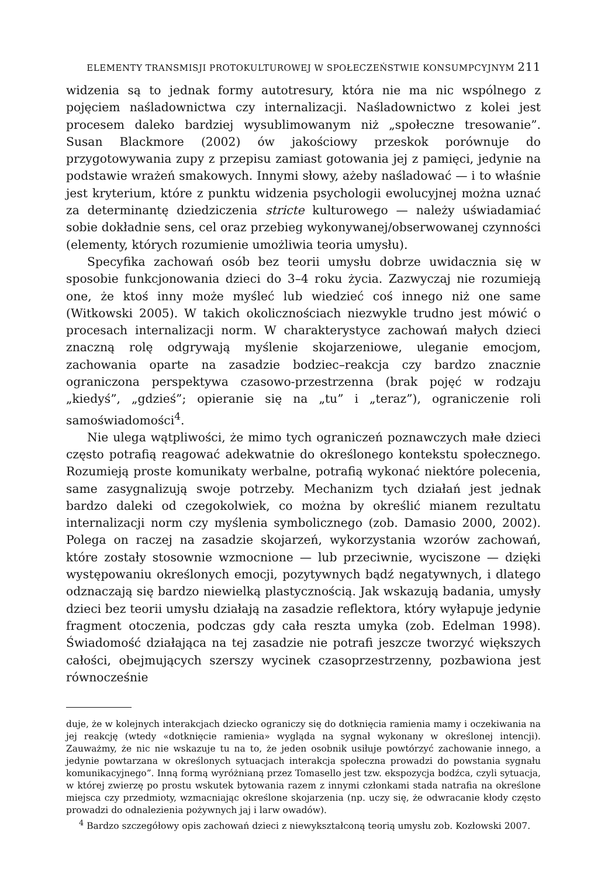ELEMENTY TRANSMISJI PROTOKULTUROWEJ W SPOŁECZEŃSTWIE KONSUMPCYJNYM 211
widzenia są to jednak formy autotresury, która nie ma nic wspólnego z pojęciem naśladownictwa czy internalizacji. Naśladownictwo z kolei jest procesem daleko bardziej wysublimowanym niż „społeczne tresowanie”. Susan Blackmore (2002) ów jakościowy przeskok porównuje do przygotowywania zupy z przepisu zamiast gotowania jej z pamięci, jedynie na podstawie wrażeń smakowych. Innymi słowy, ażeby naśladować — i to właśnie jest kryterium, które z punktu widzenia psychologii ewolucyjnej można uznać za determinantę dziedziczenia stricte kulturowego — należy uświadamiać sobie dokładnie sens, cel oraz przebieg wykonywanej/obserwowanej czynności (elementy, których rozumienie umożliwia teoria umysłu).
Specyfika zachowań osób bez teorii umysłu dobrze uwidacznia się w sposobie funkcjonowania dzieci do 3–4 roku życia. Zazwyczaj nie rozumieją one, że ktoś inny może myśleć lub wiedzieć coś innego niż one same (Witkowski 2005). W takich okolicznościach niezwykle trudno jest mówić o procesach internalizacji norm. W charakterystyce zachowań małych dzieci znaczną rolę odgrywają myślenie skojarzeniowe, uleganie emocjom, zachowania oparte na zasadzie bodziec–reakcja czy bardzo znacznie ograniczona perspektywa czasowo-przestrzenna (brak pojęć w rodzaju „kiedyś”, „gdzieś”; opieranie się na „tu” i „teraz”), ograniczenie roli samoświadomości<sup>4</sup>.
Nie ulega wątpliwości, że mimo tych ograniczeń poznawczych małe dzieci często potrafią reagować adekwatnie do określonego kontekstu społecznego. Rozumieją proste komunikaty werbalne, potrafią wykonać niektóre polecenia, same zasygnalizują swoje potrzeby. Mechanizm tych działań jest jednak bardzo daleki od czegokolwiek, co można by określić mianem rezultatu internalizacji norm czy myślenia symbolicznego (zob. Damasio 2000, 2002). Polega on raczej na zasadzie skojarzeń, wykorzystania wzorów zachowań, które zostały stosownie wzmocnione — lub przeciwnie, wyciszone — dzięki występowaniu określonych emocji, pozytywnych bądź negatywnych, i dlatego odznaczają się bardzo niewielką plastycznością. Jak wskazują badania, umysły dzieci bez teorii umysłu działają na zasadzie reflektora, który wyłapuje jedynie fragment otoczenia, podczas gdy cała reszta umyka (zob. Edelman 1998). Świadomość działająca na tej zasadzie nie potrafi jeszcze tworzyć większych całości, obejmujących szerszy wycinek czasoprzestrzenny, pozbawiona jest równocześnie
duje, że w kolejnych interakcjach dziecko ograniczy się do dotknięcia ramienia mamy i oczekiwania na jej reakcję (wtedy «dotknięcie ramienia» wygląda na sygnał wykonany w określonej intencji). Zauważmy, że nic nie wskazuje tu na to, że jeden osobnik usiłuje powtórzyć zachowanie innego, a jedynie powtarzana w określonych sytuacjach interakcja społeczna prowadzi do powstania sygnału komunikacyjnego”. Inną formą wyróżnianą przez Tomasello jest tzw. ekspozycja bodźca, czyli sytuacja, w której zwierzę po prostu wskutek bytowania razem z innymi członkami stada natrafia na określone miejsca czy przedmioty, wzmacniając określone skojarzenia (np. uczy się, że odwracanie kłody często prowadzi do odnalezienia pożywnych jaj i larw owadów).
<sup>4</sup> Bardzo szczegółowy opis zachowań dzieci z niewykształconą teorią umysłu zob. Kozłowski 2007.